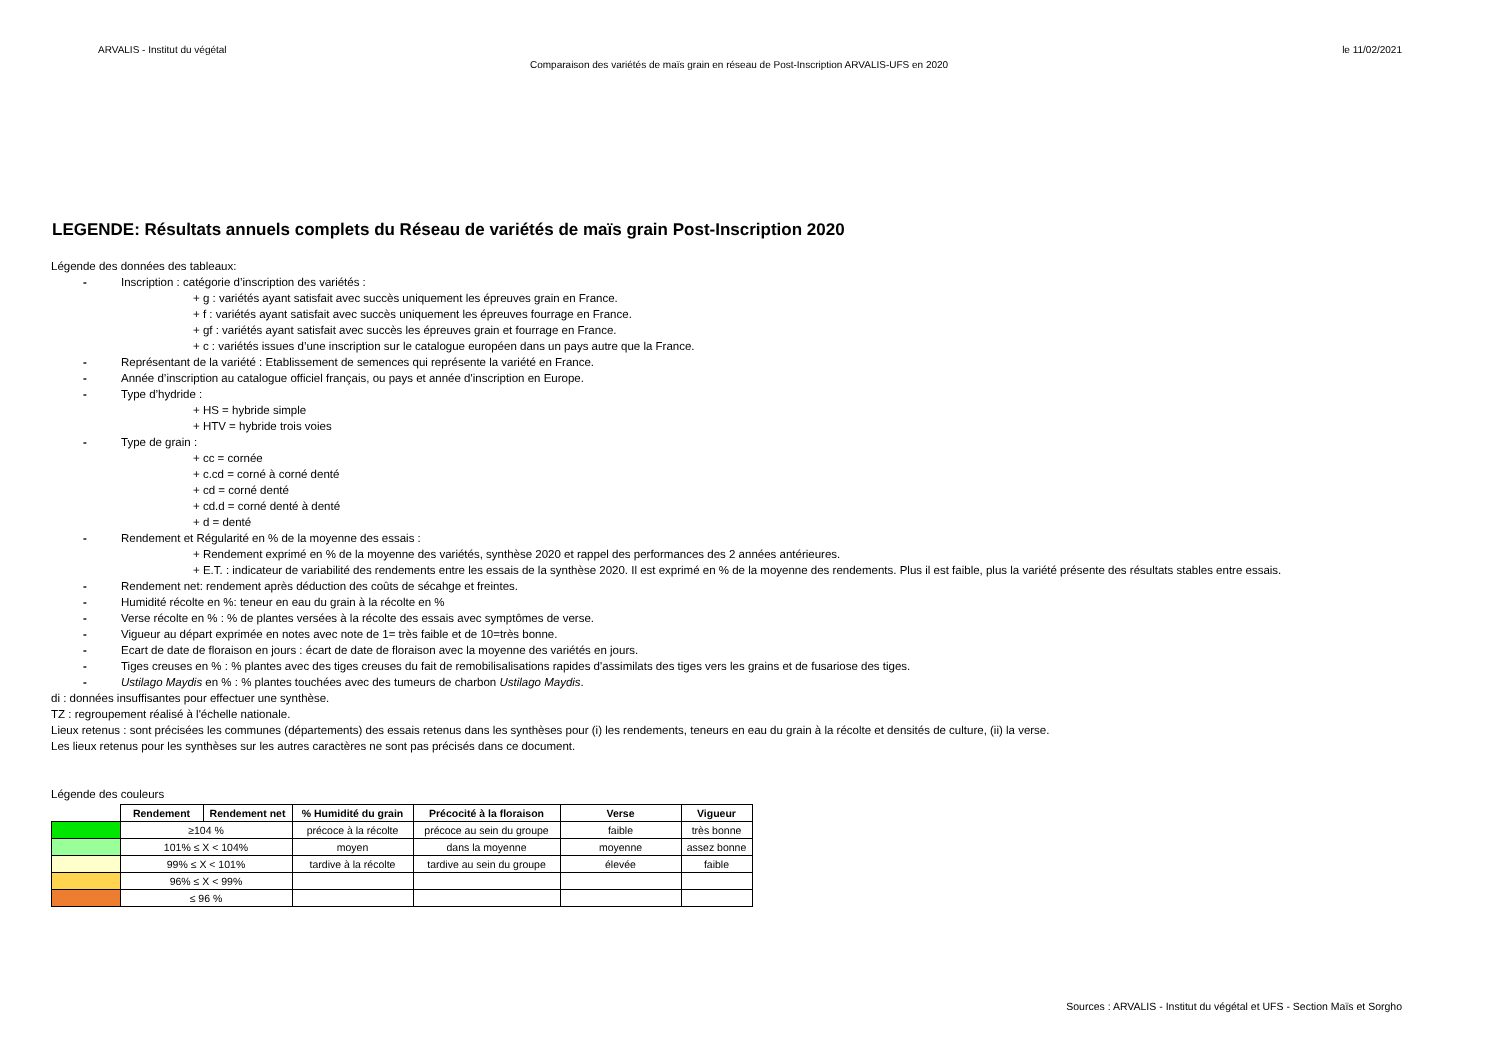ARVALIS - Institut du végétal le 11/02/2021
Comparaison des variétés de maïs grain en réseau de Post-Inscription ARVALIS-UFS en 2020
LEGENDE: Résultats annuels complets du Réseau de variétés de maïs grain Post-Inscription 2020
Légende des données des tableaux:
- Inscription : catégorie d’inscription des variétés :
+ g : variétés ayant satisfait avec succès uniquement les épreuves grain en France.
+ f : variétés ayant satisfait avec succès uniquement les épreuves fourrage en France.
+ gf : variétés ayant satisfait avec succès les épreuves grain et fourrage en France.
+ c : variétés issues d’une inscription sur le catalogue européen dans un pays autre que la France.
- Représentant de la variété : Etablissement de semences qui représente la variété en France.
- Année d’inscription au catalogue officiel français, ou pays et année d'inscription en Europe.
- Type d’hydride :
+ HS = hybride simple
+ HTV = hybride trois voies
- Type de grain :
+ cc = cornée
+ c.cd = corné à corné denté
+ cd = corné denté
+ cd.d = corné denté à denté
+ d = denté
- Rendement et Régularité en % de la moyenne des essais :
+ Rendement exprimé en % de la moyenne des variétés, synthèse 2020 et rappel des performances des 2 années antérieures.
+ E.T. : indicateur de variabilité des rendements entre les essais de la synthèse 2020. Il est exprimé en % de la moyenne des rendements. Plus il est faible, plus la variété présente des résultats stables entre essais.
- Rendement net: rendement après déduction des coûts de sécahge et freintes.
- Humidité récolte en %: teneur en eau du grain à la récolte en %
- Verse récolte en % : % de plantes versées à la récolte des essais avec symptômes de verse.
- Vigueur au départ exprimée en notes avec note de 1= très faible et de 10=très bonne.
- Ecart de date de floraison en jours : écart de date de floraison avec la moyenne des variétés en jours.
- Tiges creuses en % : % plantes avec des tiges creuses du fait de remobilisalisations rapides d'assimilats des tiges vers les grains et de fusariose des tiges.
- Ustilago Maydis en % : % plantes touchées avec des tumeurs de charbon Ustilago Maydis.
di : données insuffisantes pour effectuer une synthèse.
TZ : regroupement réalisé à l'échelle nationale.
Lieux retenus : sont précisées les communes (départements) des essais retenus dans les synthèses pour (i) les rendements, teneurs en eau du grain à la récolte et densités de culture, (ii) la verse.
Les lieux retenus pour les synthèses sur les autres caractères ne sont pas précisés dans ce document.
Légende des couleurs
| | Rendement | Rendement net | % Humidité du grain | Précocité à la floraison | Verse | Vigueur |
| --- | --- | --- | --- | --- | --- | --- |
| | ≥104 % | | précoce à la récolte | précoce au sein du groupe | faible | très bonne |
| | 101% ≤ X < 104% | | moyen | dans la moyenne | moyenne | assez bonne |
| | 99% ≤ X < 101% | | tardive à la récolte | tardive au sein du groupe | élevée | faible |
| | 96% ≤ X < 99% | | | | | |
| | ≤ 96 % | | | | | |
Sources : ARVALIS - Institut du végétal et UFS - Section Maïs et Sorgho